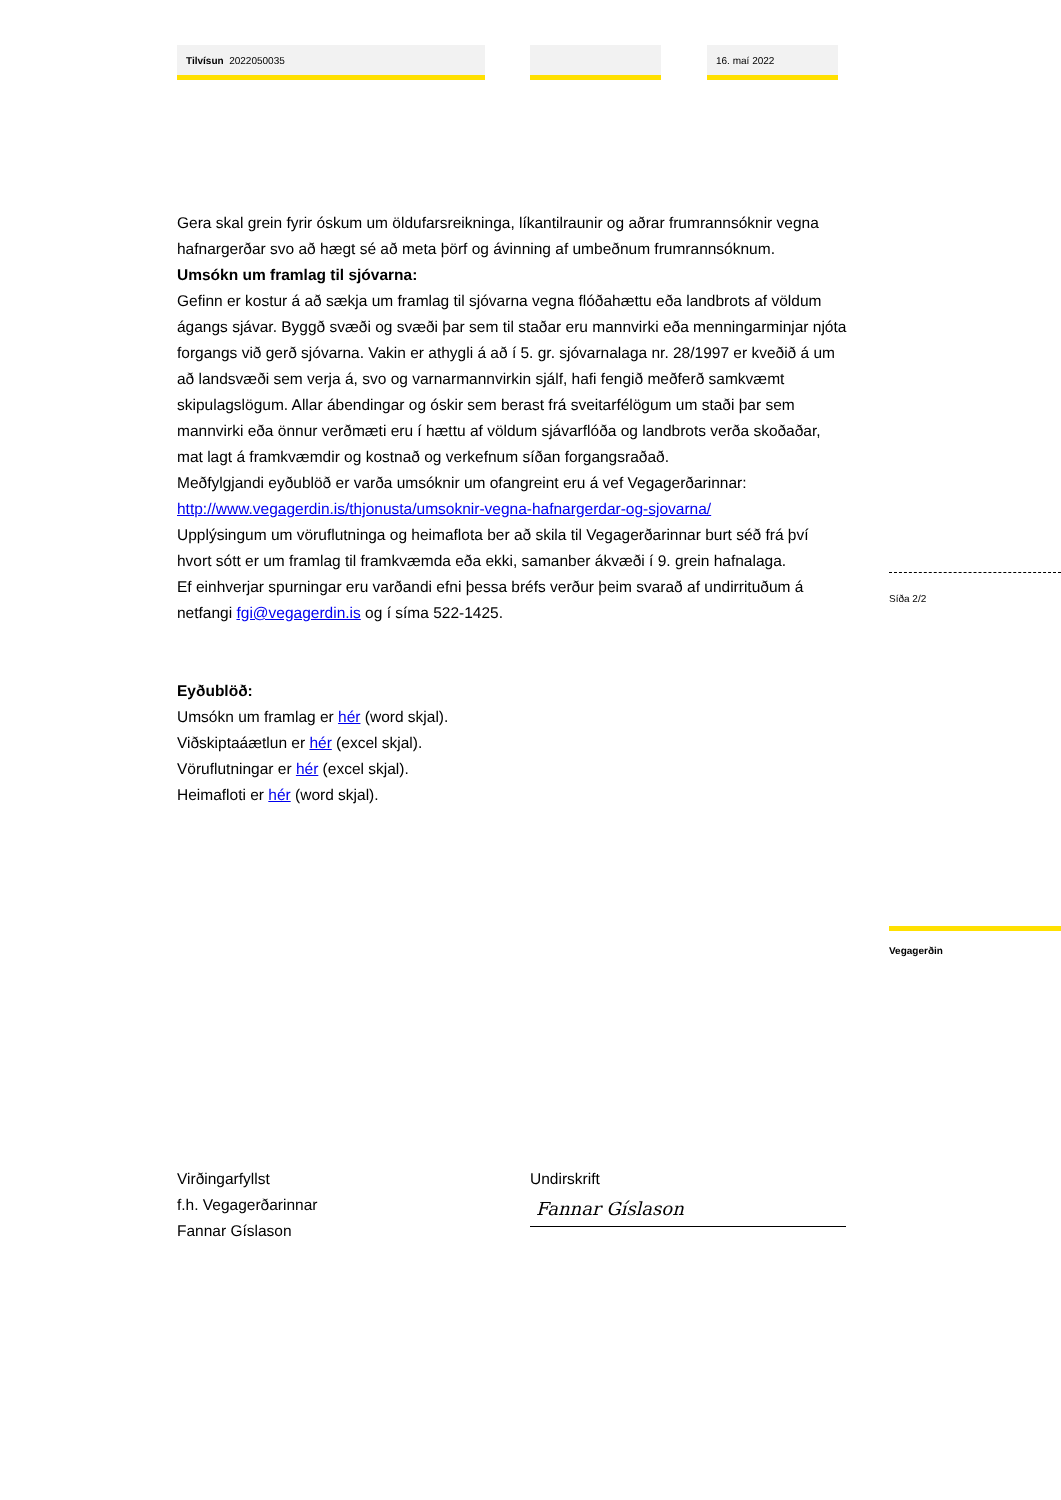Tilvísun 2022050035 16. maí 2022
Gera skal grein fyrir óskum um öldufarsreikninga, líkantilraunir og aðrar frumrannsóknir vegna hafnargerðar svo að hægt sé að meta þörf og ávinning af umbeðnum frumrannsóknum.
Umsókn um framlag til sjóvarna:
Gefinn er kostur á að sækja um framlag til sjóvarna vegna flóðahættu eða landbrots af völdum ágangs sjávar. Byggð svæði og svæði þar sem til staðar eru mannvirki eða menningarminjar njóta forgangs við gerð sjóvarna. Vakin er athygli á að í 5. gr. sjóvarnalaga nr. 28/1997 er kveðið á um að landsvæði sem verja á, svo og varnarmannvirkin sjálf, hafi fengið meðferð samkvæmt skipulagslögum. Allar ábendingar og óskir sem berast frá sveitarfélögum um staði þar sem mannvirki eða önnur verðmæti eru í hættu af völdum sjávarflóða og landbrots verða skoðaðar, mat lagt á framkvæmdir og kostnað og verkefnum síðan forgangsraðað.
Meðfylgjandi eyðublöð er varða umsóknir um ofangreint eru á vef Vegagerðarinnar:
http://www.vegagerdin.is/thjonusta/umsoknir-vegna-hafnargerdar-og-sjovarna/
Upplýsingum um vöruflutninga og heimaflota ber að skila til Vegagerðarinnar burt séð frá því hvort sótt er um framlag til framkvæmda eða ekki, samanber ákvæði í 9. grein hafnalaga.
Ef einhverjar spurningar eru varðandi efni þessa bréfs verður þeim svarað af undirrituðum á netfangi fgi@vegagerdin.is og í síma 522-1425.
Eyðublöð:
Umsókn um framlag er hér (word skjal).
Viðskiptaáætlun er hér (excel skjal).
Vöruflutningar er hér (excel skjal).
Heimafloti er hér (word skjal).
Síða 2/2
Vegagerðin
Virðingarfyllst
f.h. Vegagerðarinnar
Fannar Gíslason
Undirskrift
Fannar Gíslason